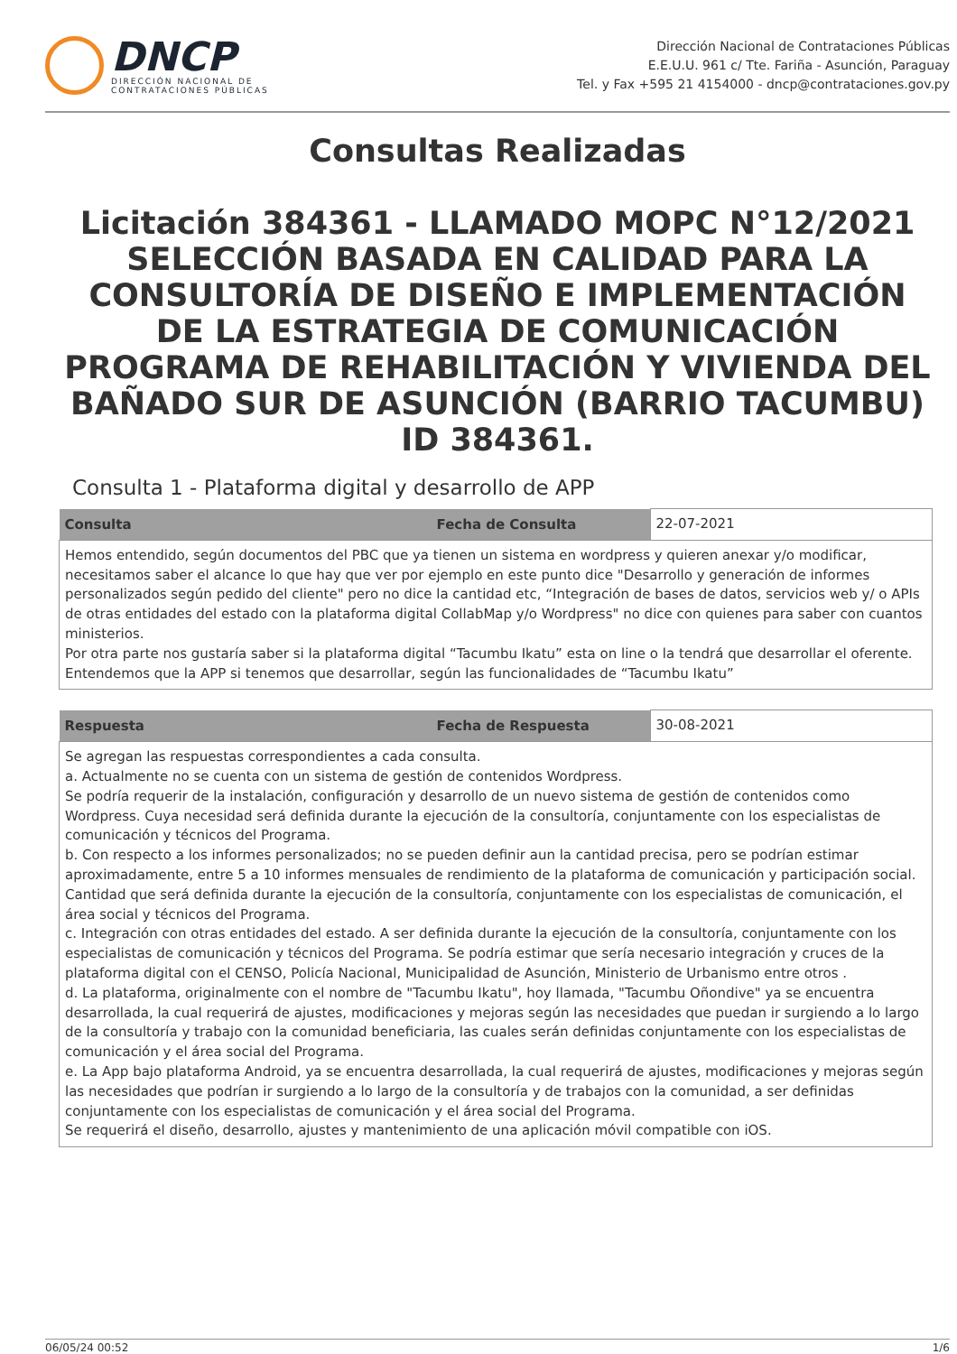DNCP
DIRECCIÓN NACIONAL DE
CONTRATACIONES PÚBLICAS
Dirección Nacional de Contrataciones Públicas
E.E.U.U. 961 c/ Tte. Fariña - Asunción, Paraguay
Tel. y Fax +595 21 4154000 - dncp@contrataciones.gov.py
Consultas Realizadas
Licitación 384361 - LLAMADO MOPC N°12/2021 SELECCIÓN BASADA EN CALIDAD PARA LA CONSULTORÍA DE DISEÑO E IMPLEMENTACIÓN DE LA ESTRATEGIA DE COMUNICACIÓN PROGRAMA DE REHABILITACIÓN Y VIVIENDA DEL BAÑADO SUR DE ASUNCIÓN (BARRIO TACUMBU) ID 384361.
Consulta 1 - Plataforma digital y desarrollo de APP
| Consulta | Fecha de Consulta | 22-07-2021 |
| Hemos entendido, según documentos del PBC que ya tienen un sistema en wordpress y quieren anexar y/o modificar, necesitamos saber el alcance lo que hay que ver por ejemplo en este punto dice "Desarrollo y generación de informes personalizados según pedido del cliente" pero no dice la cantidad etc, “Integración de bases de datos, servicios web y/ o APIs de otras entidades del estado con la plataforma digital CollabMap y/o Wordpress" no dice con quienes para saber con cuantos ministerios. Por otra parte nos gustaría saber si la plataforma digital “Tacumbu Ikatu” esta on line o la tendrá que desarrollar el oferente. Entendemos que la APP si tenemos que desarrollar, según las funcionalidades de “Tacumbu Ikatu” | | |
| Respuesta | Fecha de Respuesta | 30-08-2021 |
| Se agregan las respuestas correspondientes a cada consulta. a. Actualmente no se cuenta con un sistema de gestión de contenidos Wordpress. Se podría requerir de la instalación, configuración y desarrollo de un nuevo sistema de gestión de contenidos como Wordpress. Cuya necesidad será definida durante la ejecución de la consultoría, conjuntamente con los especialistas de comunicación y técnicos del Programa. b. Con respecto a los informes personalizados; no se pueden definir aun la cantidad precisa, pero se podrían estimar aproximadamente, entre 5 a 10 informes mensuales de rendimiento de la plataforma de comunicación y participación social. Cantidad que será definida durante la ejecución de la consultoría, conjuntamente con los especialistas de comunicación, el área social y técnicos del Programa. c. Integración con otras entidades del estado. A ser definida durante la ejecución de la consultoría, conjuntamente con los especialistas de comunicación y técnicos del Programa. Se podría estimar que sería necesario integración y cruces de la plataforma digital con el CENSO, Policía Nacional, Municipalidad de Asunción, Ministerio de Urbanismo entre otros . d. La plataforma, originalmente con el nombre de "Tacumbu Ikatu", hoy llamada, "Tacumbu Oñondive" ya se encuentra desarrollada, la cual requerirá de ajustes, modificaciones y mejoras según las necesidades que puedan ir surgiendo a lo largo de la consultoría y trabajo con la comunidad beneficiaria, las cuales serán definidas conjuntamente con los especialistas de comunicación y el área social del Programa. e. La App bajo plataforma Android, ya se encuentra desarrollada, la cual requerirá de ajustes, modificaciones y mejoras según las necesidades que podrían ir surgiendo a lo largo de la consultoría y de trabajos con la comunidad, a ser definidas conjuntamente con los especialistas de comunicación y el área social del Programa. Se requerirá el diseño, desarrollo, ajustes y mantenimiento de una aplicación móvil compatible con iOS. | | |
06/05/24 00:52 1/6